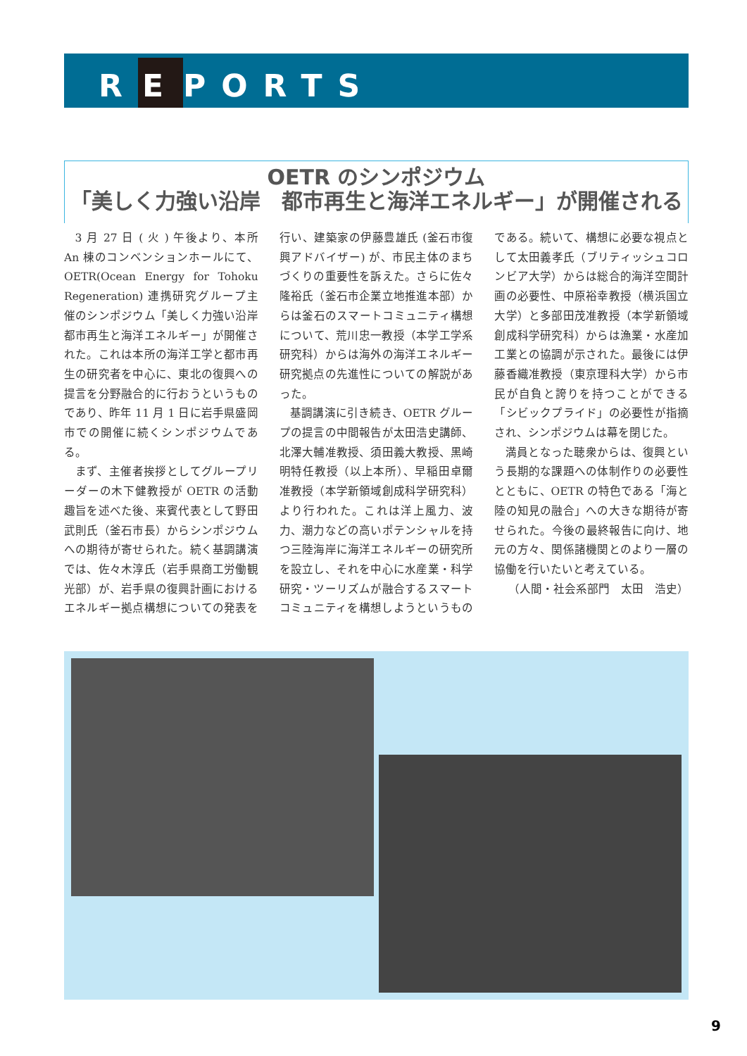R E PORTS
OETR のシンポジウム
「美しく力強い沿岸　都市再生と海洋エネルギー」が開催される
3 月 27 日 ( 火 ) 午後より、本所 An 棟のコンベンションホールにて、OETR(Ocean Energy for Tohoku Regeneration) 連携研究グループ主催のシンポジウム「美しく力強い沿岸　都市再生と海洋エネルギー」が開催された。これは本所の海洋工学と都市再生の研究者を中心に、東北の復興への提言を分野融合的に行おうというものであり、昨年 11 月 1 日に岩手県盛岡市での開催に続くシンポジウムである。
まず、主催者挨拶としてグループリーダーの木下健教授が OETR の活動趣旨を述べた後、来賓代表として野田武則氏（釜石市長）からシンポジウムへの期待が寄せられた。続く基調講演では、佐々木淳氏（岩手県商工労働観光部）が、岩手県の復興計画におけるエネルギー拠点構想についての発表を行い、建築家の伊藤豊雄氏 (釜石市復興アドバイザー) が、市民主体のまちづくりの重要性を訴えた。さらに佐々隆裕氏（釜石市企業立地推進本部）からは釜石のスマートコミュニティ構想について、荒川忠一教授（本学工学系研究科）からは海外の海洋エネルギー研究拠点の先進性についての解説があった。
基調講演に引き続き、OETR グループの提言の中間報告が太田浩史講師、北澤大輔准教授、須田義大教授、黒崎明特任教授（以上本所）、早稲田卓爾准教授（本学新領域創成科学研究科）より行われた。これは洋上風力、波力、潮力などの高いポテンシャルを持つ三陸海岸に海洋エネルギーの研究所を設立し、それを中心に水産業・科学研究・ツーリズムが融合するスマートコミュニティを構想しようというものである。続いて、構想に必要な視点として太田義孝氏（ブリティッシュコロンビア大学）からは総合的海洋空間計画の必要性、中原裕幸教授（横浜国立大学）と多部田茂准教授（本学新領域創成科学研究科）からは漁業・水産加工業との協調が示された。最後には伊藤香織准教授（東京理科大学）から市民が自負と誇りを持つことができる「シビックプライド」の必要性が指摘され、シンポジウムは幕を閉じた。
満員となった聴衆からは、復興という長期的な課題への体制作りの必要性とともに、OETR の特色である「海と陸の知見の融合」への大きな期待が寄せられた。今後の最終報告に向け、地元の方々、関係諸機関とのより一層の協働を行いたいと考えている。
（人間・社会系部門　太田　浩史）
9